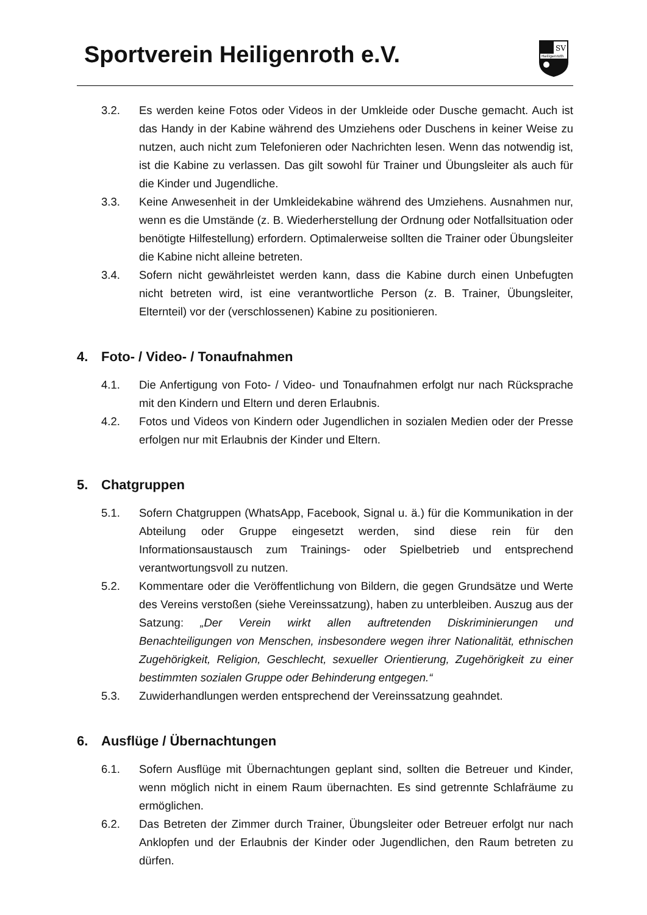Sportverein Heiligenroth e.V.
SV
Heiligenroth
3.2. Es werden keine Fotos oder Videos in der Umkleide oder Dusche gemacht. Auch ist das Handy in der Kabine während des Umziehens oder Duschens in keiner Weise zu nutzen, auch nicht zum Telefonieren oder Nachrichten lesen. Wenn das notwendig ist, ist die Kabine zu verlassen. Das gilt sowohl für Trainer und Übungsleiter als auch für die Kinder und Jugendliche.
3.3. Keine Anwesenheit in der Umkleidekabine während des Umziehens. Ausnahmen nur, wenn es die Umstände (z. B. Wiederherstellung der Ordnung oder Notfallsituation oder benötigte Hilfestellung) erfordern. Optimalerweise sollten die Trainer oder Übungsleiter die Kabine nicht alleine betreten.
3.4. Sofern nicht gewährleistet werden kann, dass die Kabine durch einen Unbefugten nicht betreten wird, ist eine verantwortliche Person (z. B. Trainer, Übungsleiter, Elternteil) vor der (verschlossenen) Kabine zu positionieren.
4. Foto- / Video- / Tonaufnahmen
4.1. Die Anfertigung von Foto- / Video- und Tonaufnahmen erfolgt nur nach Rücksprache mit den Kindern und Eltern und deren Erlaubnis.
4.2. Fotos und Videos von Kindern oder Jugendlichen in sozialen Medien oder der Presse erfolgen nur mit Erlaubnis der Kinder und Eltern.
5. Chatgruppen
5.1. Sofern Chatgruppen (WhatsApp, Facebook, Signal u. ä.) für die Kommunikation in der Abteilung oder Gruppe eingesetzt werden, sind diese rein für den Informationsaustausch zum Trainings- oder Spielbetrieb und entsprechend verantwortungsvoll zu nutzen.
5.2. Kommentare oder die Veröffentlichung von Bildern, die gegen Grundsätze und Werte des Vereins verstoßen (siehe Vereinssatzung), haben zu unterbleiben. Auszug aus der Satzung: „Der Verein wirkt allen auftretenden Diskriminierungen und Benachteiligungen von Menschen, insbesondere wegen ihrer Nationalität, ethnischen Zugehörigkeit, Religion, Geschlecht, sexueller Orientierung, Zugehörigkeit zu einer bestimmten sozialen Gruppe oder Behinderung entgegen.“
5.3. Zuwiderhandlungen werden entsprechend der Vereinssatzung geahndet.
6. Ausflüge / Übernachtungen
6.1. Sofern Ausflüge mit Übernachtungen geplant sind, sollten die Betreuer und Kinder, wenn möglich nicht in einem Raum übernachten. Es sind getrennte Schlafräume zu ermöglichen.
6.2. Das Betreten der Zimmer durch Trainer, Übungsleiter oder Betreuer erfolgt nur nach Anklopfen und der Erlaubnis der Kinder oder Jugendlichen, den Raum betreten zu dürfen.